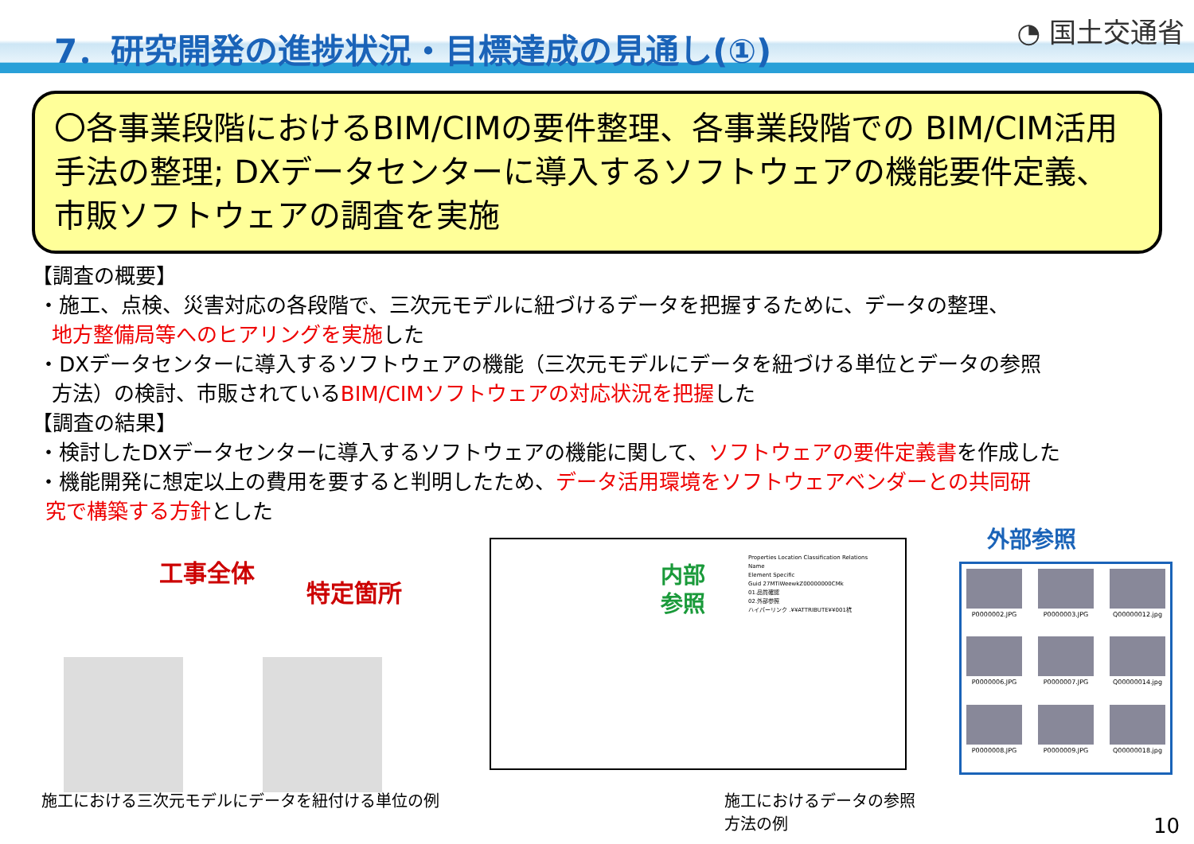7．研究開発の進捗状況・目標達成の見通し(①)
◔ 国土交通省
〇各事業段階におけるBIM/CIMの要件整理、各事業段階での BIM/CIM活用手法の整理; DXデータセンターに導入するソフトウェアの機能要件定義、市販ソフトウェアの調査を実施
【調査の概要】
・施工、点検、災害対応の各段階で、三次元モデルに紐づけるデータを把握するために、データの整理、
地方整備局等へのヒアリングを実施した
・DXデータセンターに導入するソフトウェアの機能（三次元モデルにデータを紐づける単位とデータの参照
方法）の検討、市販されているBIM/CIMソフトウェアの対応状況を把握した
【調査の結果】
・検討したDXデータセンターに導入するソフトウェアの機能に関して、ソフトウェアの要件定義書を作成した
・機能開発に想定以上の費用を要すると判明したため、データ活用環境をソフトウェアベンダーとの共同研
究で構築する方針とした
工事全体
特定箇所
施工における三次元モデルにデータを紐付ける単位の例
内部
参照
Properties Location Classification Relations
Name
Element Specific
Guid 27MTiWeewkZ00000000CMk
01.品質確認
02.外部参照
ハイパーリンク .¥¥ATTRIBUTE¥¥001杭
施工におけるデータの参照方法の例
外部参照
P0000002.JPG
P0000003.JPG
Q00000012.jpg
P0000006.JPG
P0000007.JPG
Q00000014.jpg
P0000008.JPG
P0000009.JPG
Q00000018.jpg
10